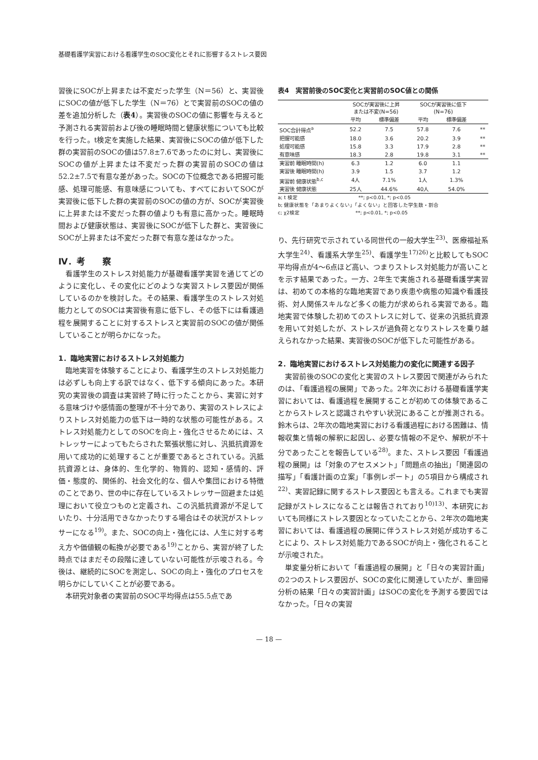基礎看護学実習における看護学生のSOC変化とそれに影響するストレス要因
習後にSOCが上昇または不変だった学生（N＝56）と、実習後にSOCの値が低下した学生（N＝76）とで実習前のSOCの値の差を追加分析した（表4）。実習後のSOCの値に影響を与えると予測される実習前および後の睡眠時間と健康状態についても比較を行った。t検定を実施した結果、実習後にSOCの値が低下した群の実習前のSOCの値は57.8±7.6であったのに対し、実習後にSOCの値が上昇または不変だった群の実習前のSOCの値は52.2±7.5で有意な差があった。SOCの下位概念である把握可能感、処理可能感、有意味感についても、すべてにおいてSOCが実習後に低下した群の実習前のSOCの値の方が、SOCが実習後に上昇または不変だった群の値よりも有意に高かった。睡眠時間および健康状態は、実習後にSOCが低下した群と、実習後にSOCが上昇または不変だった群で有意な差はなかった。
Ⅳ．考　　察
看護学生のストレス対処能力が基礎看護学実習を通じてどのように変化し、その変化にどのような実習ストレス要因が関係しているのかを検討した。その結果、看護学生のストレス対処能力としてのSOCは実習後有意に低下し、その低下には看護過程を展開することに対するストレスと実習前のSOCの値が関係していることが明らかになった。
1．臨地実習におけるストレス対処能力
臨地実習を体験することにより、看護学生のストレス対処能力は必ずしも向上する訳ではなく、低下する傾向にあった。本研究の実習後の調査は実習終了時に行ったことから、実習に対する意味づけや感情面の整理が不十分であり、実習のストレスによりストレス対処能力の低下は一時的な状態の可能性がある。ストレス対処能力としてのSOCを向上・強化させるためには、ストレッサーによってもたらされた緊張状態に対し、汎抵抗資源を用いて成功的に処理することが重要であるとされている。汎抵抗資源とは、身体的、生化学的、物質的、認知・感情的、評価・態度的、関係的、社会文化的な、個人や集団における特徴のことであり、世の中に存在しているストレッサー回避または処理において役立つものと定義され、この汎抵抗資源が不足していたり、十分活用できなかったりする場合はその状況がストレッサーになる<sup>19)</sup>。また、SOCの向上・強化には、人生に対する考え方や価値観の転換が必要である<sup>19)</sup>ことから、実習が終了した時点ではまだその段階に達していない可能性が示唆される。今後は、継続的にSOCを測定し、SOCの向上・強化のプロセスを明らかにしていくことが必要である。
本研究対象者の実習前のSOC平均得点は55.5点であ
表4　実習前後のSOC変化と実習前のSOC値との関係
| | SOCが実習後に上昇 または不変(N=56) | | SOCが実習後に低下 (N=76) | | |
| --- | --- | --- | --- | --- | --- |
| | 平均 | 標準偏差 | 平均 | 標準偏差 | |
| SOC合計得点<sup>a</sup> | 52.2 | 7.5 | 57.8 | 7.6 | ** |
| 把握可能感 | 18.0 | 3.6 | 20.2 | 3.9 | ** |
| 処理可能感 | 15.8 | 3.3 | 17.9 | 2.8 | ** |
| 有意味感 | 18.3 | 2.8 | 19.8 | 3.1 | ** |
| 実習前 睡眠時間(h) | 6.3 | 1.2 | 6.0 | 1.1 | |
| 実習後 睡眠時間(h) | 3.9 | 1.5 | 3.7 | 1.2 | |
| 実習前 健康状態<sup>b,c</sup> | 4人 | 7.1% | 1人 | 1.3% | |
| 実習後 健康状態 | 25人 | 44.6% | 40人 | 54.0% | |
a; t 検定　　　　　　　　　　　　**; p<0.01, *; p<0.05
b; 健康状態を「あまりよくない」「よくない」と回答した学生数・割合
c; χ2検定　　　　　　　　　　　**; p<0.01, *; p<0.05
り、先行研究で示されている同世代の一般大学生<sup>23)</sup>、医療福祉系大学生<sup>24)</sup>、看護系大学生<sup>25)</sup>、看護学生<sup>17)26)</sup>と比較してもSOC平均得点が4〜6点ほど高い、つまりストレス対処能力が高いことを示す結果であった。一方、2年生で実施される基礎看護学実習は、初めての本格的な臨地実習であり疾患や病態の知識や看護技術、対人関係スキルなど多くの能力が求められる実習である。臨地実習で体験した初めてのストレスに対して、従来の汎抵抗資源を用いて対処したが、ストレスが過負荷となりストレスを乗り越えられなかった結果、実習後のSOCが低下した可能性がある。
2．臨地実習におけるストレス対処能力の変化に関連する因子
実習前後のSOCの変化と実習のストレス要因で関連がみられたのは、「看護過程の展開」であった。2年次における基礎看護学実習においては、看護過程を展開することが初めての体験であることからストレスと認識されやすい状況にあることが推測される。鈴木らは、2年次の臨地実習における看護過程における困難は、情報収集と情報の解釈に起因し、必要な情報の不足や、解釈が不十分であったことを報告している<sup>28)</sup>。また、ストレス要因「看護過程の展開」は「対象のアセスメント」「問題点の抽出」「関連図の描写」「看護計画の立案」「事例レポート」の5項目から構成され<sup>22)</sup>、実習記録に関するストレス要因とも言える。これまでも実習記録がストレスになることは報告されており<sup>10)13)</sup>、本研究においても同様にストレス要因となっていたことから、2年次の臨地実習においては、看護過程の展開に伴うストレス対処が成功することにより、ストレス対処能力であるSOCが向上・強化されることが示唆された。
単変量分析において「看護過程の展開」と「日々の実習計画」の2つのストレス要因が、SOCの変化に関連していたが、重回帰分析の結果「日々の実習計画」はSOCの変化を予測する要因ではなかった。「日々の実習
— 18 —